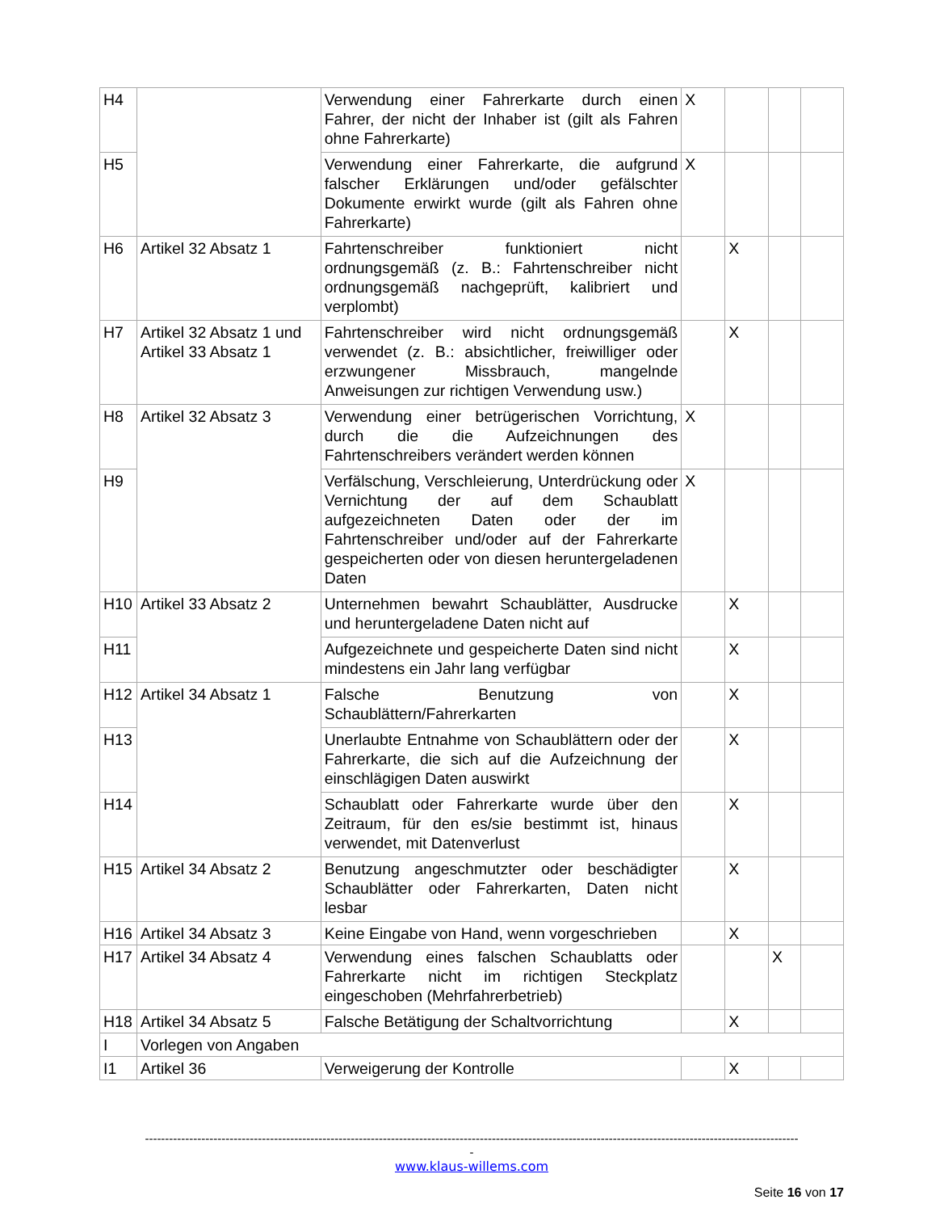| H4 | | Verwendung einer Fahrerkarte durch einen Fahrer, der nicht der Inhaber ist (gilt als Fahren ohne Fahrerkarte) | X | | | |
| H5 | | Verwendung einer Fahrerkarte, die aufgrund falscher Erklärungen und/oder gefälschter Dokumente erwirkt wurde (gilt als Fahren ohne Fahrerkarte) | X | | | |
| H6 | Artikel 32 Absatz 1 | Fahrtenschreiber funktioniert nicht ordnungsgemäß (z. B.: Fahrtenschreiber nicht ordnungsgemäß nachgeprüft, kalibriert und verplombt) | | X | | |
| H7 | Artikel 32 Absatz 1 und Artikel 33 Absatz 1 | Fahrtenschreiber wird nicht ordnungsgemäß verwendet (z. B.: absichtlicher, freiwilliger oder erzwungener Missbrauch, mangelnde Anweisungen zur richtigen Verwendung usw.) | | X | | |
| H8 | Artikel 32 Absatz 3 | Verwendung einer betrügerischen Vorrichtung, durch die die Aufzeichnungen des Fahrtenschreibers verändert werden können | X | | | |
| H9 | | Verfälschung, Verschleierung, Unterdrückung oder Vernichtung der auf dem Schaublatt aufgezeichneten Daten oder der im Fahrtenschreiber und/oder auf der Fahrerkarte gespeicherten oder von diesen heruntergeladenen Daten | X | | | |
| H10 | Artikel 33 Absatz 2 | Unternehmen bewahrt Schaublätter, Ausdrucke und heruntergeladene Daten nicht auf | | X | | |
| H11 | | Aufgezeichnete und gespeicherte Daten sind nicht mindestens ein Jahr lang verfügbar | | X | | |
| H12 | Artikel 34 Absatz 1 | Falsche Benutzung von Schaublättern/Fahrerkarten | | X | | |
| H13 | | Unerlaubte Entnahme von Schaublättern oder der Fahrerkarte, die sich auf die Aufzeichnung der einschlägigen Daten auswirkt | | X | | |
| H14 | | Schaublatt oder Fahrerkarte wurde über den Zeitraum, für den es/sie bestimmt ist, hinaus verwendet, mit Datenverlust | | X | | |
| H15 | Artikel 34 Absatz 2 | Benutzung angeschmutzter oder beschädigter Schaublätter oder Fahrerkarten, Daten nicht lesbar | | X | | |
| H16 | Artikel 34 Absatz 3 | Keine Eingabe von Hand, wenn vorgeschrieben | | X | | |
| H17 | Artikel 34 Absatz 4 | Verwendung eines falschen Schaublatts oder Fahrerkarte nicht im richtigen Steckplatz eingeschoben (Mehrfahrerbetrieb) | | | X | |
| H18 | Artikel 34 Absatz 5 | Falsche Betätigung der Schaltvorrichtung | | X | | |
| I | Vorlegen von Angaben | | | | | |
| I1 | Artikel 36 | Verweigerung der Kontrolle | | X | | |
------------------------------------------------------------------------------------------------------------------------------------------------------------------
-
www.klaus-willems.com
Seite 16 von 17